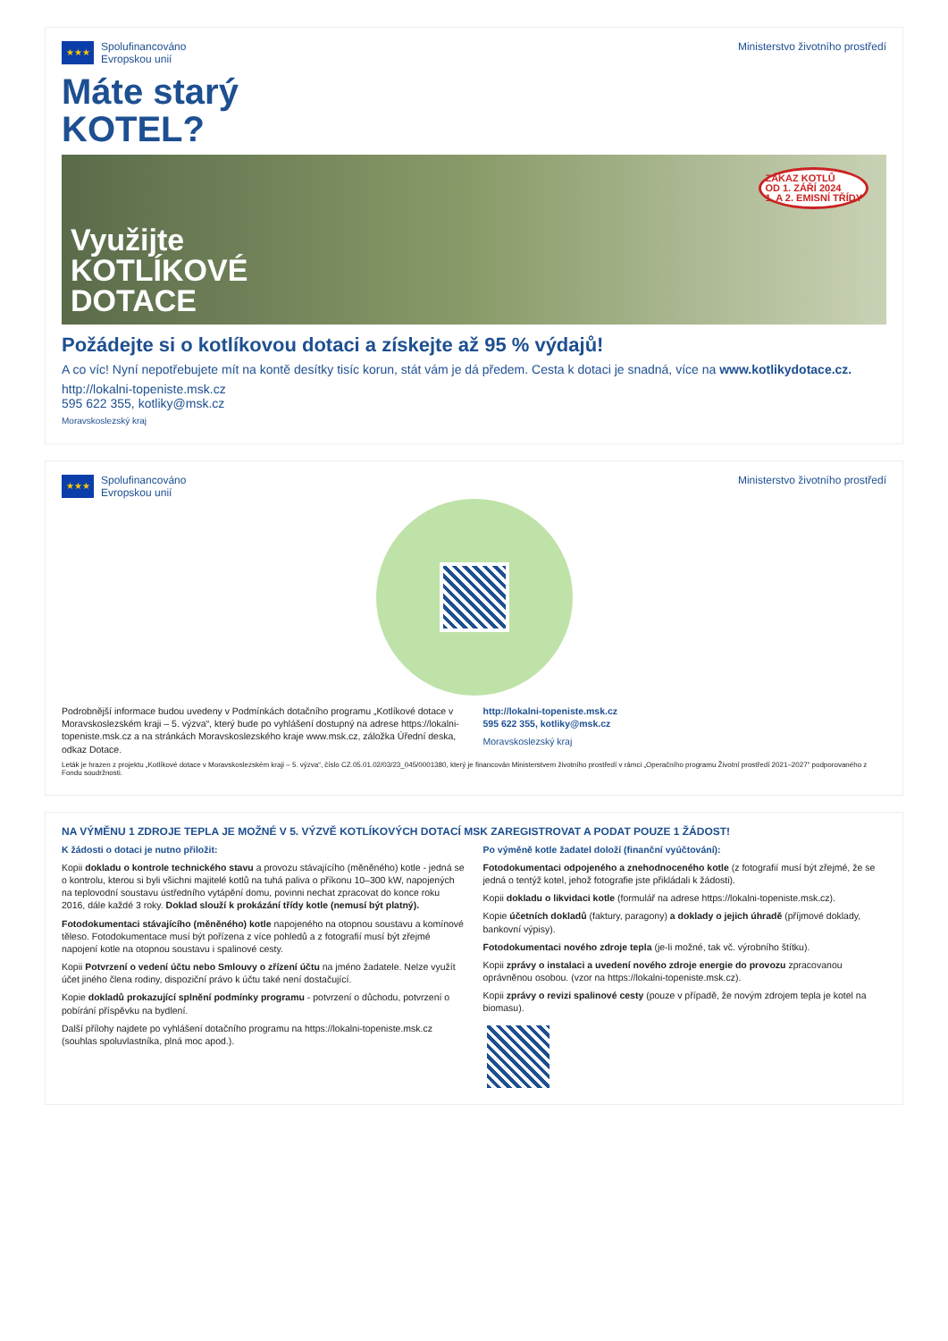★★★
Spolufinancováno
Evropskou unií
Ministerstvo životního prostředí
Máte starý
KOTEL?
Využijte
KOTLÍKOVÉ
DOTACE
ZÁKAZ KOTLŮ
OD 1. ZÁŘÍ 2024
1. A 2. EMISNÍ TŘÍDY
Požádejte si o kotlíkovou dotaci a získejte až 95 % výdajů!
A co víc! Nyní nepotřebujete mít na kontě desítky tisíc korun, stát vám je dá předem. Cesta k dotaci je snadná, více na www.kotlikydotace.cz.
http://lokalni-topeniste.msk.cz
595 622 355, kotliky@msk.cz
Moravskoslezský kraj
★★★
Spolufinancováno
Evropskou unií
Ministerstvo životního prostředí
Podrobnější informace budou uvedeny v Podmínkách dotačního programu „Kotlíkové dotace v Moravskoslezském kraji – 5. výzva“, který bude po vyhlášení dostupný na adrese https://lokalni-topeniste.msk.cz a na stránkách Moravskoslezského kraje www.msk.cz, záložka Úřední deska, odkaz Dotace.
http://lokalni-topeniste.msk.cz
595 622 355, kotliky@msk.cz
Moravskoslezský kraj
Leták je hrazen z projektu „Kotlíkové dotace v Moravskoslezském kraji – 5. výzva“, číslo CZ.05.01.02/03/23_045/0001380, který je financován Ministerstvem životního prostředí v rámci „Operačního programu Životní prostředí 2021–2027“ podporovaného z Fondu soudržnosti.
NA VÝMĚNU 1 ZDROJE TEPLA JE MOŽNÉ V 5. VÝZVĚ KOTLÍKOVÝCH DOTACÍ MSK ZAREGISTROVAT A PODAT POUZE 1 ŽÁDOST!
K žádosti o dotaci je nutno přiložit:
Kopii dokladu o kontrole technického stavu a provozu stávajícího (měněného) kotle - jedná se o kontrolu, kterou si byli všichni majitelé kotlů na tuhá paliva o příkonu 10–300 kW, napojených na teplovodní soustavu ústředního vytápění domu, povinni nechat zpracovat do konce roku 2016, dále každé 3 roky. Doklad slouží k prokázání třídy kotle (nemusí být platný).
Fotodokumentaci stávajícího (měněného) kotle napojeného na otopnou soustavu a komínové těleso. Fotodokumentace musí být pořízena z více pohledů a z fotografií musí být zřejmé napojení kotle na otopnou soustavu i spalinové cesty.
Kopii Potvrzení o vedení účtu nebo Smlouvy o zřízení účtu na jméno žadatele. Nelze využít účet jiného člena rodiny, dispoziční právo k účtu také není dostačující.
Kopie dokladů prokazující splnění podmínky programu - potvrzení o důchodu, potvrzení o pobírání příspěvku na bydlení.
Další přílohy najdete po vyhlášení dotačního programu na https://lokalni-topeniste.msk.cz (souhlas spoluvlastníka, plná moc apod.).
Po výměně kotle žadatel doloží (finanční vyúčtování):
Fotodokumentaci odpojeného a znehodnoceného kotle (z fotografií musí být zřejmé, že se jedná o tentýž kotel, jehož fotografie jste přikládali k žádosti).
Kopii dokladu o likvidaci kotle (formulář na adrese https://lokalni-topeniste.msk.cz).
Kopie účetních dokladů (faktury, paragony) a doklady o jejich úhradě (příjmové doklady, bankovní výpisy).
Fotodokumentaci nového zdroje tepla (je-li možné, tak vč. výrobního štítku).
Kopii zprávy o instalaci a uvedení nového zdroje energie do provozu zpracovanou oprávněnou osobou. (vzor na https://lokalni-topeniste.msk.cz).
Kopii zprávy o revizi spalinové cesty (pouze v případě, že novým zdrojem tepla je kotel na biomasu).